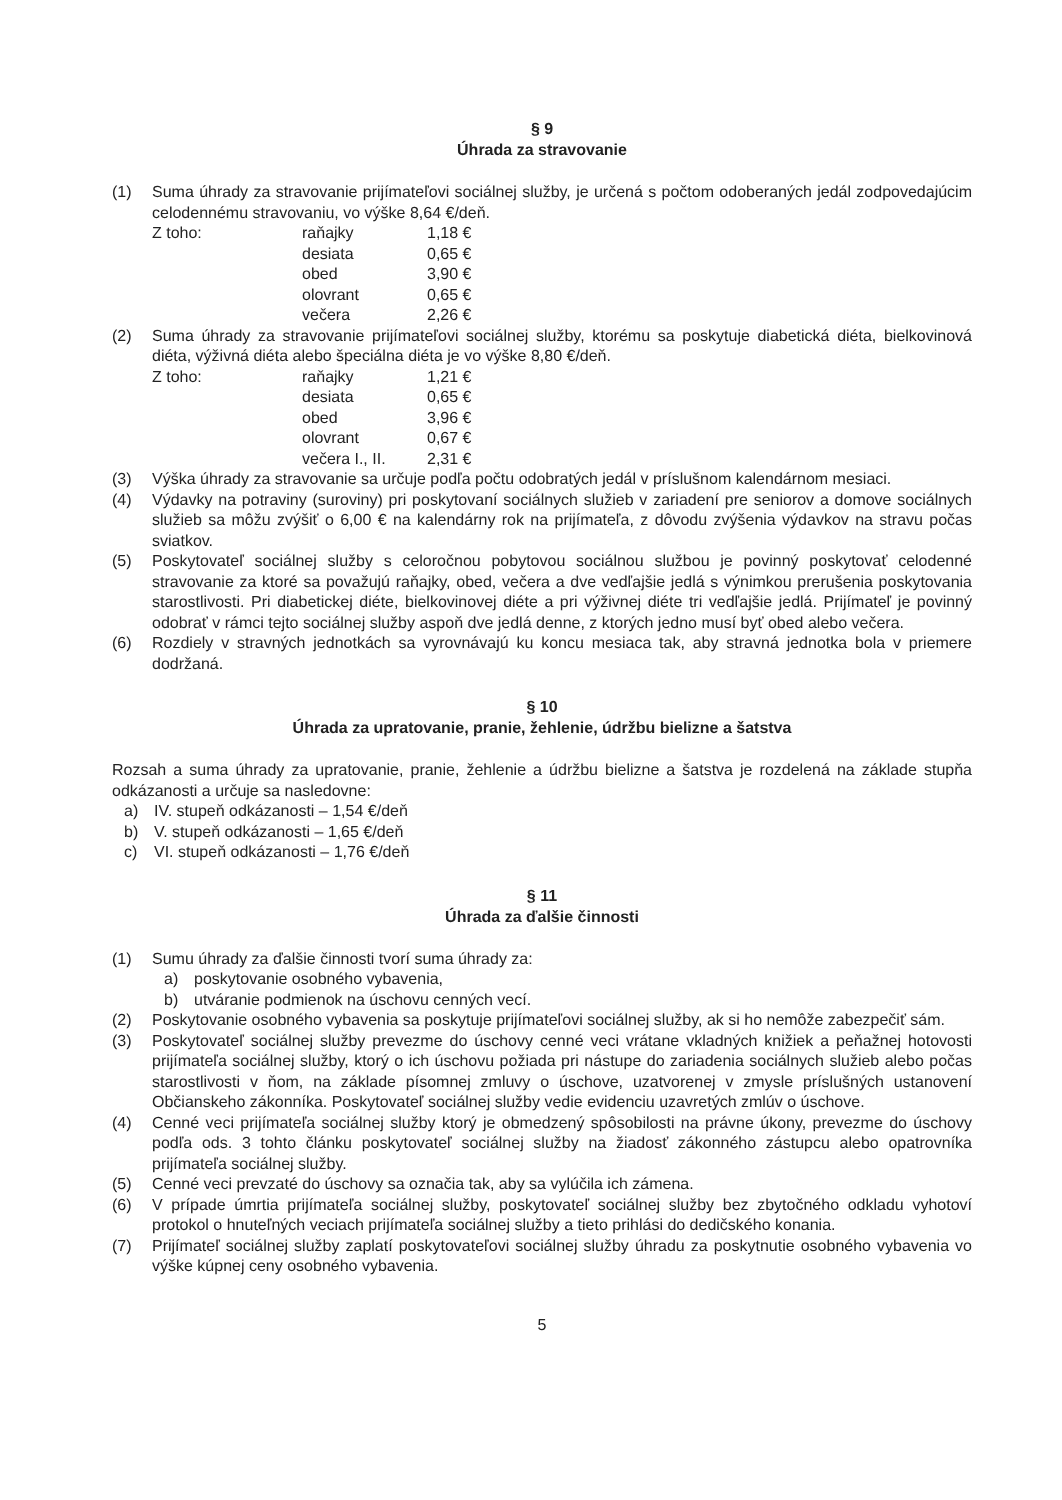§ 9
Úhrada za stravovanie
(1) Suma úhrady za stravovanie prijímateľovi sociálnej služby, je určená s počtom odoberaných jedál zodpovedajúcim celodennému stravovaniu, vo výške 8,64 €/deň.
| Z toho: | raňajky | 1,18 € |
| | desiata | 0,65 € |
| | obed | 3,90 € |
| | olovrant | 0,65 € |
| | večera | 2,26 € |
(2) Suma úhrady za stravovanie prijímateľovi sociálnej služby, ktorému sa poskytuje diabetická diéta, bielkovinová diéta, výživná diéta alebo špeciálna diéta je vo výške 8,80 €/deň.
| Z toho: | raňajky | 1,21 € |
| | desiata | 0,65 € |
| | obed | 3,96 € |
| | olovrant | 0,67 € |
| | večera I., II. | 2,31 € |
(3) Výška úhrady za stravovanie sa určuje podľa počtu odobratých jedál v príslušnom kalendárnom mesiaci.
(4) Výdavky na potraviny (suroviny) pri poskytovaní sociálnych služieb v zariadení pre seniorov a domove sociálnych služieb sa môžu zvýšiť o 6,00 € na kalendárny rok na prijímateľa, z dôvodu zvýšenia výdavkov na stravu počas sviatkov.
(5) Poskytovateľ sociálnej služby s celoročnou pobytovou sociálnou službou je povinný poskytovať celodenné stravovanie za ktoré sa považujú raňajky, obed, večera a dve vedľajšie jedlá s výnimkou prerušenia poskytovania starostlivosti. Pri diabetickej diéte, bielkovinovej diéte a pri výživnej diéte tri vedľajšie jedlá. Prijímateľ je povinný odobrať v rámci tejto sociálnej služby aspoň dve jedlá denne, z ktorých jedno musí byť obed alebo večera.
(6) Rozdiely v stravných jednotkách sa vyrovnávajú ku koncu mesiaca tak, aby stravná jednotka bola v priemere dodržaná.
§ 10
Úhrada za upratovanie, pranie, žehlenie, údržbu bielizne a šatstva
Rozsah a suma úhrady za upratovanie, pranie, žehlenie a údržbu bielizne a šatstva je rozdelená na základe stupňa odkázanosti a určuje sa nasledovne:
a) IV. stupeň odkázanosti – 1,54 €/deň
b) V. stupeň odkázanosti – 1,65 €/deň
c) VI. stupeň odkázanosti – 1,76 €/deň
§ 11
Úhrada za ďalšie činnosti
(1) Sumu úhrady za ďalšie činnosti tvorí suma úhrady za:
a) poskytovanie osobného vybavenia,
b) utváranie podmienok na úschovu cenných vecí.
(2) Poskytovanie osobného vybavenia sa poskytuje prijímateľovi sociálnej služby, ak si ho nemôže zabezpečiť sám.
(3) Poskytovateľ sociálnej služby prevezme do úschovy cenné veci vrátane vkladných knižiek a peňažnej hotovosti prijímateľa sociálnej služby, ktorý o ich úschovu požiada pri nástupe do zariadenia sociálnych služieb alebo počas starostlivosti v ňom, na základe písomnej zmluvy o úschove, uzatvorenej v zmysle príslušných ustanovení Občianskeho zákonníka. Poskytovateľ sociálnej služby vedie evidenciu uzavretých zmlúv o úschove.
(4) Cenné veci prijímateľa sociálnej služby ktorý je obmedzený spôsobilosti na právne úkony, prevezme do úschovy podľa ods. 3 tohto článku poskytovateľ sociálnej služby na žiadosť zákonného zástupcu alebo opatrovníka prijímateľa sociálnej služby.
(5) Cenné veci prevzaté do úschovy sa označia tak, aby sa vylúčila ich zámena.
(6) V prípade úmrtia prijímateľa sociálnej služby, poskytovateľ sociálnej služby bez zbytočného odkladu vyhotoví protokol o hnuteľných veciach prijímateľa sociálnej služby a tieto prihlási do dedičského konania.
(7) Prijímateľ sociálnej služby zaplatí poskytovateľovi sociálnej služby úhradu za poskytnutie osobného vybavenia vo výške kúpnej ceny osobného vybavenia.
5